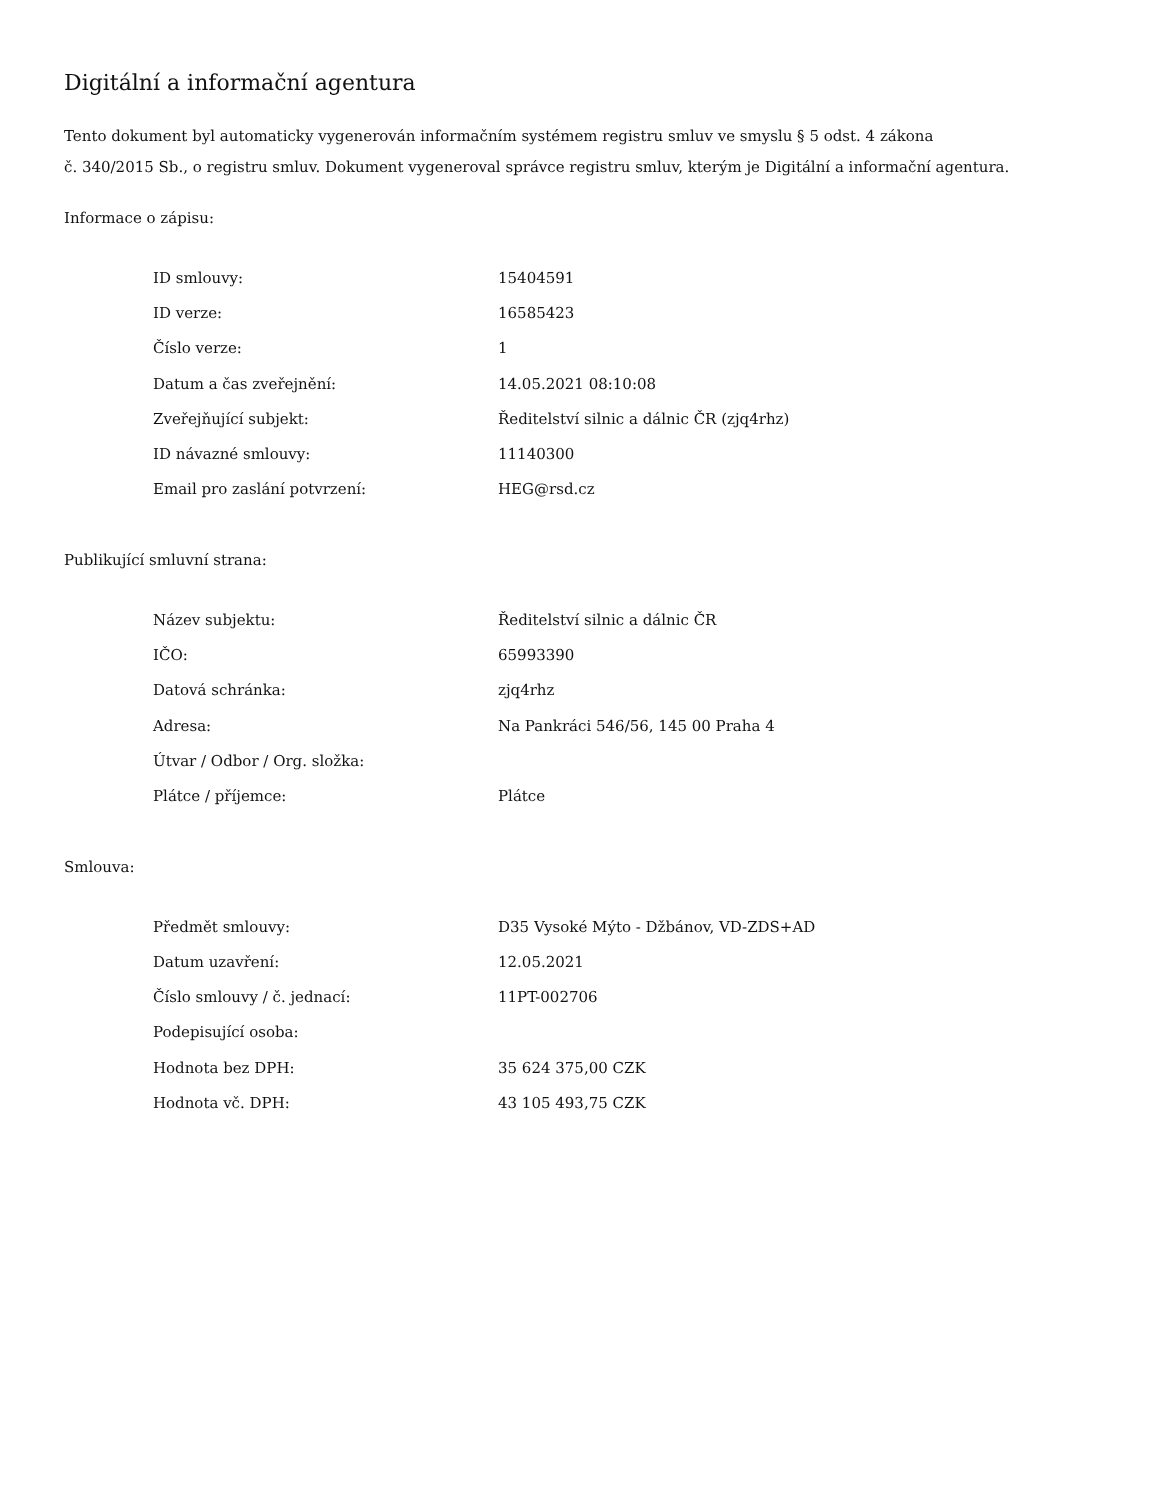Digitální a informační agentura
Tento dokument byl automaticky vygenerován informačním systémem registru smluv ve smyslu § 5 odst. 4 zákona
č. 340/2015 Sb., o registru smluv. Dokument vygeneroval správce registru smluv, kterým je Digitální a informační agentura.
Informace o zápisu:
| ID smlouvy: | 15404591 |
| ID verze: | 16585423 |
| Číslo verze: | 1 |
| Datum a čas zveřejnění: | 14.05.2021 08:10:08 |
| Zveřejňující subjekt: | Ředitelství silnic a dálnic ČR (zjq4rhz) |
| ID návazné smlouvy: | 11140300 |
| Email pro zaslání potvrzení: | HEG@rsd.cz |
Publikující smluvní strana:
| Název subjektu: | Ředitelství silnic a dálnic ČR |
| IČO: | 65993390 |
| Datová schránka: | zjq4rhz |
| Adresa: | Na Pankráci 546/56, 145 00 Praha 4 |
| Útvar / Odbor / Org. složka: | |
| Plátce / příjemce: | Plátce |
Smlouva:
| Předmět smlouvy: | D35 Vysoké Mýto - Džbánov, VD-ZDS+AD |
| Datum uzavření: | 12.05.2021 |
| Číslo smlouvy / č. jednací: | 11PT-002706 |
| Podepisující osoba: | |
| Hodnota bez DPH: | 35 624 375,00 CZK |
| Hodnota vč. DPH: | 43 105 493,75 CZK |